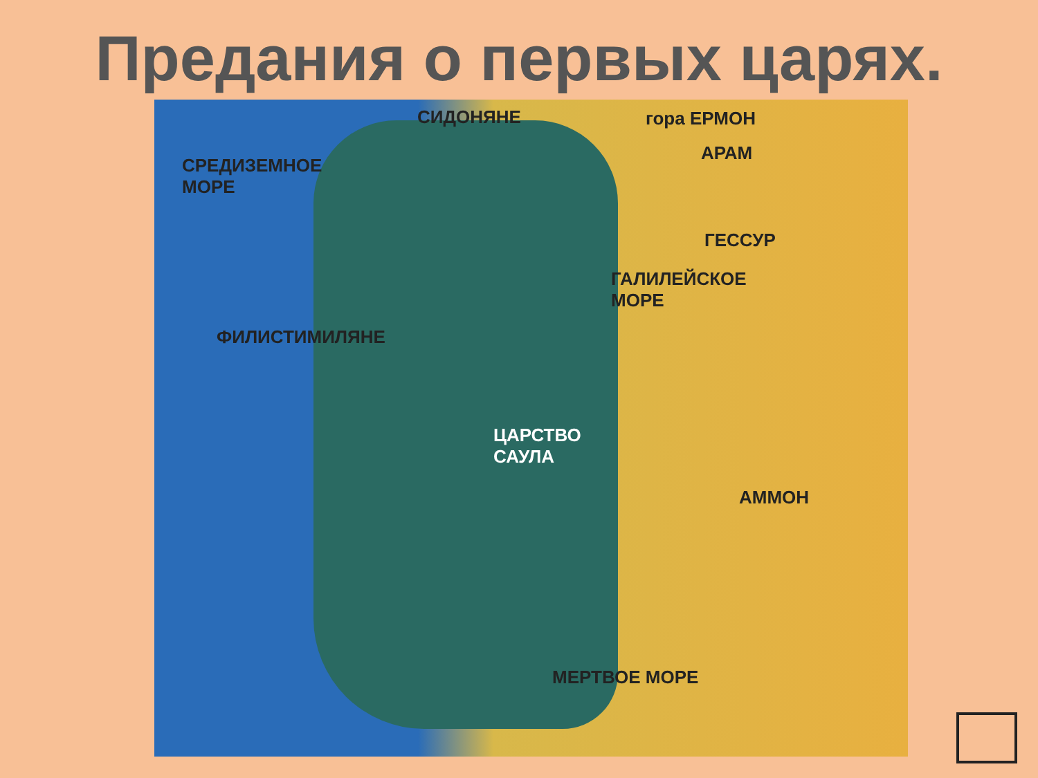Предания о первых царях.
СИДОНЯНЕ гора ЕРМОН
СРЕДИЗЕМНОЕ
МОРЕ
АРАМ
ГЕССУР
ГАЛИЛЕЙСКОЕ
МОРЕ
ФИЛИСТИМИЛЯНЕ
ЦАРСТВО
САУЛА
АММОН
МЕРТВОЕ МОРЕ